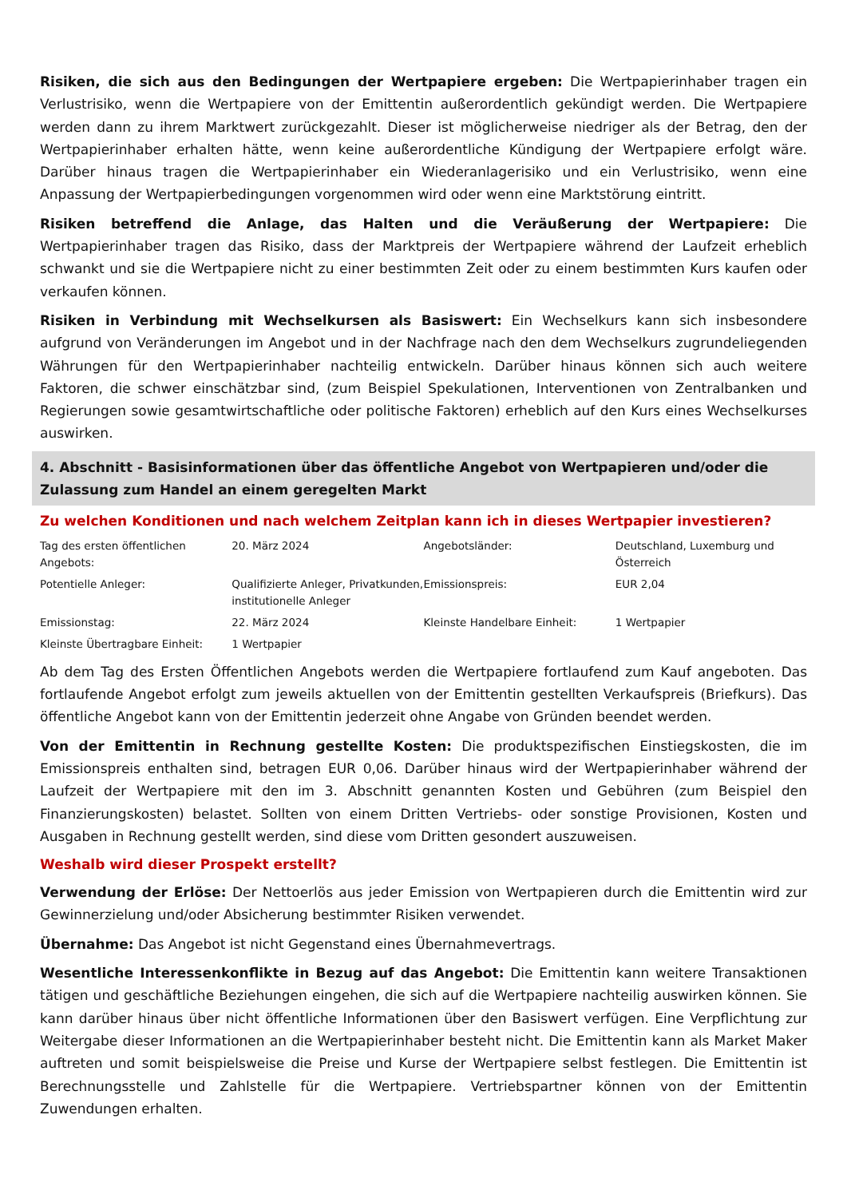Risiken, die sich aus den Bedingungen der Wertpapiere ergeben: Die Wertpapierinhaber tragen ein Verlustrisiko, wenn die Wertpapiere von der Emittentin außerordentlich gekündigt werden. Die Wertpapiere werden dann zu ihrem Marktwert zurückgezahlt. Dieser ist möglicherweise niedriger als der Betrag, den der Wertpapierinhaber erhalten hätte, wenn keine außerordentliche Kündigung der Wertpapiere erfolgt wäre. Darüber hinaus tragen die Wertpapierinhaber ein Wiederanlagerisiko und ein Verlustrisiko, wenn eine Anpassung der Wertpapierbedingungen vorgenommen wird oder wenn eine Marktstörung eintritt.
Risiken betreffend die Anlage, das Halten und die Veräußerung der Wertpapiere: Die Wertpapierinhaber tragen das Risiko, dass der Marktpreis der Wertpapiere während der Laufzeit erheblich schwankt und sie die Wertpapiere nicht zu einer bestimmten Zeit oder zu einem bestimmten Kurs kaufen oder verkaufen können.
Risiken in Verbindung mit Wechselkursen als Basiswert: Ein Wechselkurs kann sich insbesondere aufgrund von Veränderungen im Angebot und in der Nachfrage nach den dem Wechselkurs zugrundeliegenden Währungen für den Wertpapierinhaber nachteilig entwickeln. Darüber hinaus können sich auch weitere Faktoren, die schwer einschätzbar sind, (zum Beispiel Spekulationen, Interventionen von Zentralbanken und Regierungen sowie gesamtwirtschaftliche oder politische Faktoren) erheblich auf den Kurs eines Wechselkurses auswirken.
4. Abschnitt - Basisinformationen über das öffentliche Angebot von Wertpapieren und/oder die Zulassung zum Handel an einem geregelten Markt
Zu welchen Konditionen und nach welchem Zeitplan kann ich in dieses Wertpapier investieren?
| Tag des ersten öffentlichen Angebots: | 20. März 2024 | Angebotsländer: | Deutschland, Luxemburg und Österreich |
| Potentielle Anleger: | Qualifizierte Anleger, Privatkunden, institutionelle Anleger | Emissionspreis: | EUR 2,04 |
| Emissionstag: | 22. März 2024 | Kleinste Handelbare Einheit: | 1 Wertpapier |
| Kleinste Übertragbare Einheit: | 1 Wertpapier | | |
Ab dem Tag des Ersten Öffentlichen Angebots werden die Wertpapiere fortlaufend zum Kauf angeboten. Das fortlaufende Angebot erfolgt zum jeweils aktuellen von der Emittentin gestellten Verkaufspreis (Briefkurs). Das öffentliche Angebot kann von der Emittentin jederzeit ohne Angabe von Gründen beendet werden.
Von der Emittentin in Rechnung gestellte Kosten: Die produktspezifischen Einstiegskosten, die im Emissionspreis enthalten sind, betragen EUR 0,06. Darüber hinaus wird der Wertpapierinhaber während der Laufzeit der Wertpapiere mit den im 3. Abschnitt genannten Kosten und Gebühren (zum Beispiel den Finanzierungskosten) belastet. Sollten von einem Dritten Vertriebs- oder sonstige Provisionen, Kosten und Ausgaben in Rechnung gestellt werden, sind diese vom Dritten gesondert auszuweisen.
Weshalb wird dieser Prospekt erstellt?
Verwendung der Erlöse: Der Nettoerlös aus jeder Emission von Wertpapieren durch die Emittentin wird zur Gewinnerzielung und/oder Absicherung bestimmter Risiken verwendet.
Übernahme: Das Angebot ist nicht Gegenstand eines Übernahmevertrags.
Wesentliche Interessenkonflikte in Bezug auf das Angebot: Die Emittentin kann weitere Transaktionen tätigen und geschäftliche Beziehungen eingehen, die sich auf die Wertpapiere nachteilig auswirken können. Sie kann darüber hinaus über nicht öffentliche Informationen über den Basiswert verfügen. Eine Verpflichtung zur Weitergabe dieser Informationen an die Wertpapierinhaber besteht nicht. Die Emittentin kann als Market Maker auftreten und somit beispielsweise die Preise und Kurse der Wertpapiere selbst festlegen. Die Emittentin ist Berechnungsstelle und Zahlstelle für die Wertpapiere. Vertriebspartner können von der Emittentin Zuwendungen erhalten.